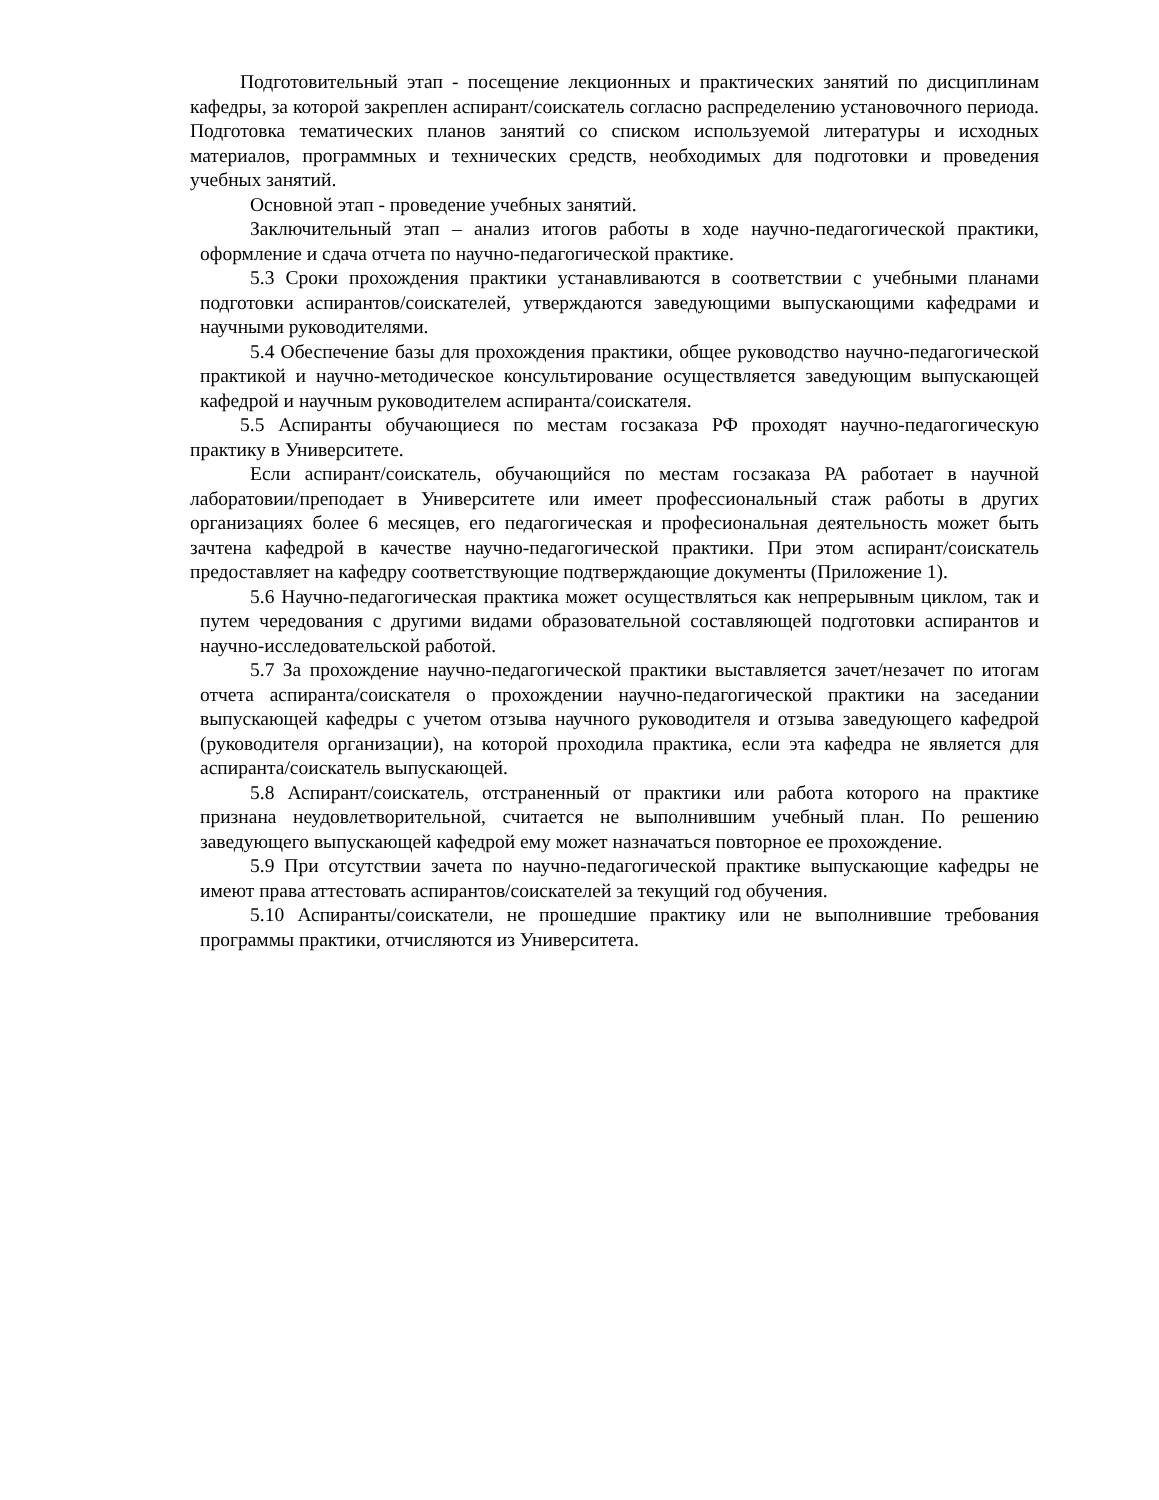Подготовительный этап - посещение лекционных и практических занятий по дисциплинам кафедры, за которой закреплен аспирант/соискатель согласно распределению установочного периода. Подготовка тематических планов занятий со списком используемой литературы и исходных материалов, программных и технических средств, необходимых для подготовки и проведения учебных занятий.
Основной этап - проведение учебных занятий.
Заключительный этап – анализ итогов работы в ходе научно-педагогической практики, оформление и сдача отчета по научно-педагогической практике.
5.3 Сроки прохождения практики устанавливаются в соответствии с учебными планами подготовки аспирантов/соискателей, утверждаются заведующими выпускающими кафедрами и научными руководителями.
5.4 Обеспечение базы для прохождения практики, общее руководство научно-педагогической практикой и научно-методическое консультирование осуществляется заведующим выпускающей кафедрой и научным руководителем аспиранта/соискателя.
5.5 Аспиранты обучающиеся по местам госзаказа РФ проходят научно-педагогическую практику в Университете.
Если аспирант/соискатель, обучающийся по местам госзаказа РА работает в научной лаборатовии/преподает в Университете или имеет профессиональный стаж работы в других организациях более 6 месяцев, его педагогическая и професиональная деятельность может быть зачтена кафедрой в качестве научно-педагогической практики. При этом аспирант/соискатель предоставляет на кафедру соответствующие подтверждающие документы (Приложение 1).
5.6 Научно-педагогическая практика может осуществляться как непрерывным циклом, так и путем чередования с другими видами образовательной составляющей подготовки аспирантов и научно-исследовательской работой.
5.7 За прохождение научно-педагогической практики выставляется зачет/незачет по итогам отчета аспиранта/соискателя о прохождении научно-педагогической практики на заседании выпускающей кафедры с учетом отзыва научного руководителя и отзыва заведующего кафедрой (руководителя организации), на которой проходила практика, если эта кафедра не является для аспиранта/соискатель выпускающей.
5.8 Аспирант/соискатель, отстраненный от практики или работа которого на практике признана неудовлетворительной, считается не выполнившим учебный план. По решению заведующего выпускающей кафедрой ему может назначаться повторное ее прохождение.
5.9 При отсутствии зачета по научно-педагогической практике выпускающие кафедры не имеют права аттестовать аспирантов/соискателей за текущий год обучения.
5.10 Аспиранты/соискатели, не прошедшие практику или не выполнившие требования программы практики, отчисляются из Университета.